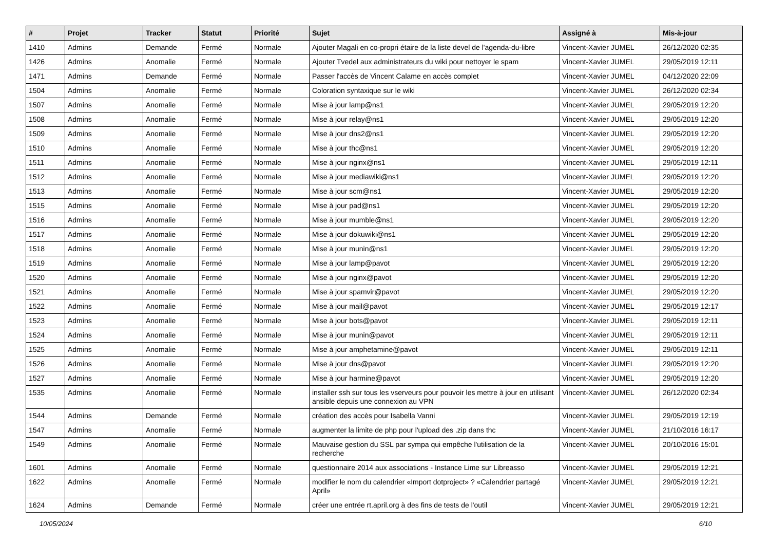| # | Projet | Tracker | Statut | Priorité | Sujet | Assigné à | Mis-à-jour |
| --- | --- | --- | --- | --- | --- | --- | --- |
| 1410 | Admins | Demande | Fermé | Normale | Ajouter Magali en co-propri étaire de la liste devel de l'agenda-du-libre | Vincent-Xavier JUMEL | 26/12/2020 02:35 |
| 1426 | Admins | Anomalie | Fermé | Normale | Ajouter Tvedel aux administrateurs du wiki pour nettoyer le spam | Vincent-Xavier JUMEL | 29/05/2019 12:11 |
| 1471 | Admins | Demande | Fermé | Normale | Passer l'accès de Vincent Calame en accès complet | Vincent-Xavier JUMEL | 04/12/2020 22:09 |
| 1504 | Admins | Anomalie | Fermé | Normale | Coloration syntaxique sur le wiki | Vincent-Xavier JUMEL | 26/12/2020 02:34 |
| 1507 | Admins | Anomalie | Fermé | Normale | Mise à jour lamp@ns1 | Vincent-Xavier JUMEL | 29/05/2019 12:20 |
| 1508 | Admins | Anomalie | Fermé | Normale | Mise à jour relay@ns1 | Vincent-Xavier JUMEL | 29/05/2019 12:20 |
| 1509 | Admins | Anomalie | Fermé | Normale | Mise à jour dns2@ns1 | Vincent-Xavier JUMEL | 29/05/2019 12:20 |
| 1510 | Admins | Anomalie | Fermé | Normale | Mise à jour thc@ns1 | Vincent-Xavier JUMEL | 29/05/2019 12:20 |
| 1511 | Admins | Anomalie | Fermé | Normale | Mise à jour nginx@ns1 | Vincent-Xavier JUMEL | 29/05/2019 12:11 |
| 1512 | Admins | Anomalie | Fermé | Normale | Mise à jour mediawiki@ns1 | Vincent-Xavier JUMEL | 29/05/2019 12:20 |
| 1513 | Admins | Anomalie | Fermé | Normale | Mise à jour scm@ns1 | Vincent-Xavier JUMEL | 29/05/2019 12:20 |
| 1515 | Admins | Anomalie | Fermé | Normale | Mise à jour pad@ns1 | Vincent-Xavier JUMEL | 29/05/2019 12:20 |
| 1516 | Admins | Anomalie | Fermé | Normale | Mise à jour mumble@ns1 | Vincent-Xavier JUMEL | 29/05/2019 12:20 |
| 1517 | Admins | Anomalie | Fermé | Normale | Mise à jour dokuwiki@ns1 | Vincent-Xavier JUMEL | 29/05/2019 12:20 |
| 1518 | Admins | Anomalie | Fermé | Normale | Mise à jour munin@ns1 | Vincent-Xavier JUMEL | 29/05/2019 12:20 |
| 1519 | Admins | Anomalie | Fermé | Normale | Mise à jour lamp@pavot | Vincent-Xavier JUMEL | 29/05/2019 12:20 |
| 1520 | Admins | Anomalie | Fermé | Normale | Mise à jour nginx@pavot | Vincent-Xavier JUMEL | 29/05/2019 12:20 |
| 1521 | Admins | Anomalie | Fermé | Normale | Mise à jour spamvir@pavot | Vincent-Xavier JUMEL | 29/05/2019 12:20 |
| 1522 | Admins | Anomalie | Fermé | Normale | Mise à jour mail@pavot | Vincent-Xavier JUMEL | 29/05/2019 12:17 |
| 1523 | Admins | Anomalie | Fermé | Normale | Mise à jour bots@pavot | Vincent-Xavier JUMEL | 29/05/2019 12:11 |
| 1524 | Admins | Anomalie | Fermé | Normale | Mise à jour munin@pavot | Vincent-Xavier JUMEL | 29/05/2019 12:11 |
| 1525 | Admins | Anomalie | Fermé | Normale | Mise à jour amphetamine@pavot | Vincent-Xavier JUMEL | 29/05/2019 12:11 |
| 1526 | Admins | Anomalie | Fermé | Normale | Mise à jour dns@pavot | Vincent-Xavier JUMEL | 29/05/2019 12:20 |
| 1527 | Admins | Anomalie | Fermé | Normale | Mise à jour harmine@pavot | Vincent-Xavier JUMEL | 29/05/2019 12:20 |
| 1535 | Admins | Anomalie | Fermé | Normale | installer ssh sur tous les vserveurs pour pouvoir les mettre à jour en utilisant ansible depuis une connexion au VPN | Vincent-Xavier JUMEL | 26/12/2020 02:34 |
| 1544 | Admins | Demande | Fermé | Normale | création des accès pour Isabella Vanni | Vincent-Xavier JUMEL | 29/05/2019 12:19 |
| 1547 | Admins | Anomalie | Fermé | Normale | augmenter la limite de php pour l'upload des .zip dans thc | Vincent-Xavier JUMEL | 21/10/2016 16:17 |
| 1549 | Admins | Anomalie | Fermé | Normale | Mauvaise gestion du SSL par sympa qui empêche l'utilisation de la recherche | Vincent-Xavier JUMEL | 20/10/2016 15:01 |
| 1601 | Admins | Anomalie | Fermé | Normale | questionnaire 2014 aux associations - Instance Lime sur Libreasso | Vincent-Xavier JUMEL | 29/05/2019 12:21 |
| 1622 | Admins | Anomalie | Fermé | Normale | modifier le nom du calendrier «Import dotproject» ? «Calendrier partagé April» | Vincent-Xavier JUMEL | 29/05/2019 12:21 |
| 1624 | Admins | Demande | Fermé | Normale | créer une entrée rt.april.org à des fins de tests de l'outil | Vincent-Xavier JUMEL | 29/05/2019 12:21 |
10/05/2024 6/10